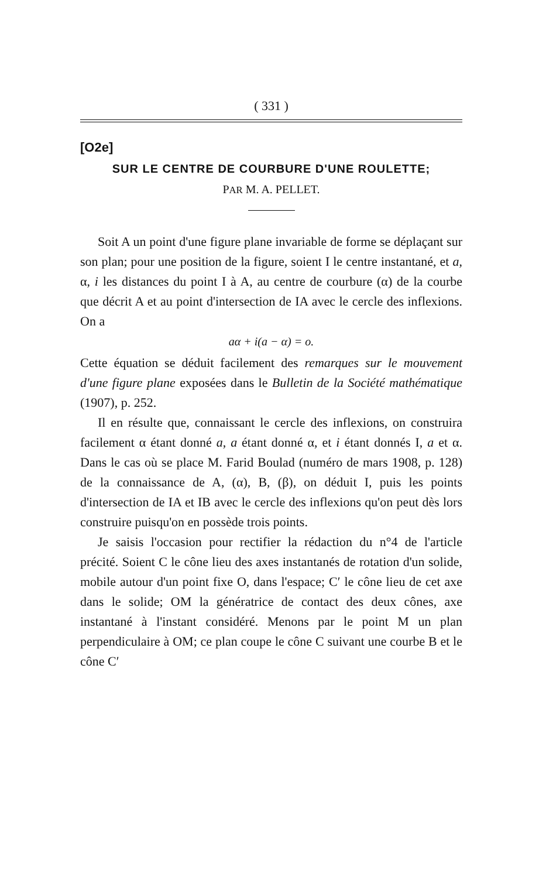( 331 )
[O2e]
SUR LE CENTRE DE COURBURE D'UNE ROULETTE;
PAR M. A. PELLET.
Soit A un point d'une figure plane invariable de forme se déplaçant sur son plan; pour une position de la figure, soient I le centre instantané, et a, α, i les distances du point I à A, au centre de courbure (α) de la courbe que décrit A et au point d'intersection de IA avec le cercle des inflexions. On a
aα + i(a − α) = o.
Cette équation se déduit facilement des remarques sur le mouvement d'une figure plane exposées dans le Bulletin de la Société mathématique (1907), p. 252.
Il en résulte que, connaissant le cercle des inflexions, on construira facilement α étant donné a, a étant donné α, et i étant donnés I, a et α. Dans le cas où se place M. Farid Boulad (numéro de mars 1908, p. 128) de la connaissance de A, (α), B, (β), on déduit I, puis les points d'intersection de IA et IB avec le cercle des inflexions qu'on peut dès lors construire puisqu'on en possède trois points.
Je saisis l'occasion pour rectifier la rédaction du n°4 de l'article précité. Soient C le cône lieu des axes instantanés de rotation d'un solide, mobile autour d'un point fixe O, dans l'espace; C′ le cône lieu de cet axe dans le solide; OM la génératrice de contact des deux cônes, axe instantané à l'instant considéré. Menons par le point M un plan perpendiculaire à OM; ce plan coupe le cône C suivant une courbe B et le cône C′